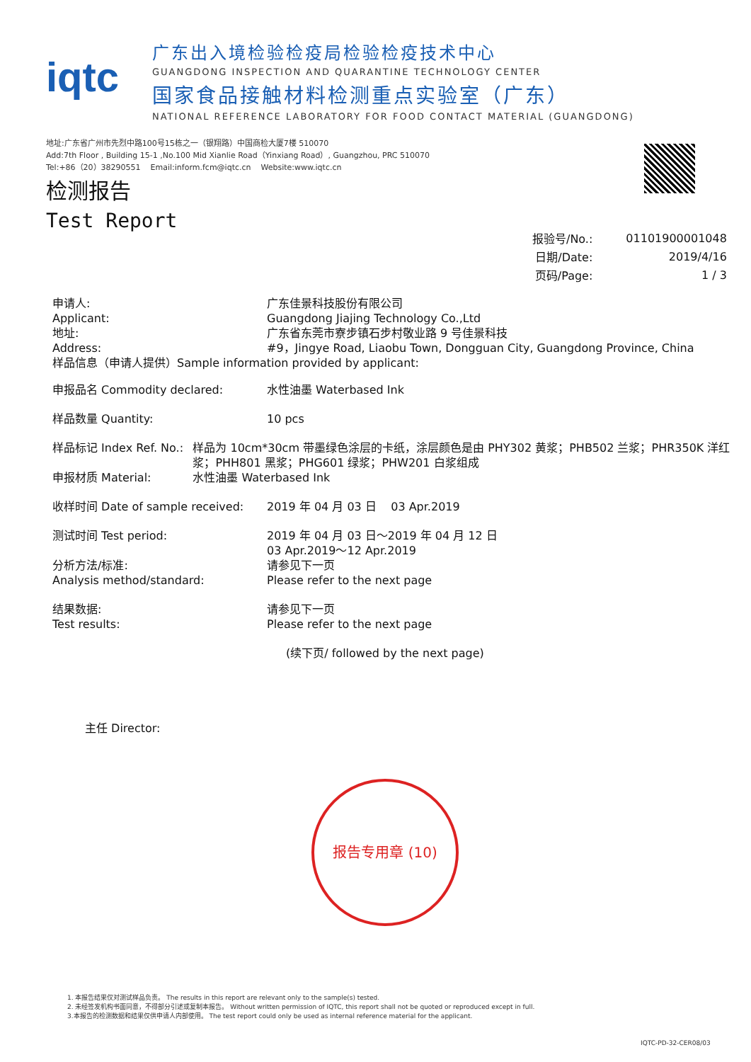iqtc
广东出入境检验检疫局检验检疫技术中心
GUANGDONG INSPECTION AND QUARANTINE TECHNOLOGY CENTER
国家食品接触材料检测重点实验室（广东）
NATIONAL REFERENCE LABORATORY FOR FOOD CONTACT MATERIAL (GUANGDONG)
地址:广东省广州市先烈中路100号15栋之一（银翔路）中国商检大厦7楼 510070
Add:7th Floor , Building 15-1 ,No.100 Mid Xianlie Road（Yinxiang Road）, Guangzhou, PRC 510070
Tel:+86（20）38290551 Email:inform.fcm@iqtc.cn Website:www.iqtc.cn
检测报告
Test Report
| 报验号/No.: | 01101900001048 |
| 日期/Date: | 2019/4/16 |
| 页码/Page: | 1 / 3 |
申请人:
Applicant:
地址:
Address:
广东佳景科技股份有限公司
Guangdong Jiajing Technology Co.,Ltd
广东省东莞市寮步镇石步村敬业路 9 号佳景科技
#9，Jingye Road, Liaobu Town, Dongguan City, Guangdong Province, China
样品信息（申请人提供）Sample information provided by applicant:
申报品名 Commodity declared: 水性油墨 Waterbased Ink
样品数量 Quantity: 10 pcs
样品标记 Index Ref. No.:
申报材质 Material:
样品为 10cm*30cm 带墨绿色涂层的卡纸，涂层颜色是由 PHY302 黄浆；PHB502 兰浆；PHR350K 洋红浆；PHH801 黑浆；PHG601 绿浆；PHW201 白浆组成
水性油墨 Waterbased Ink
收样时间 Date of sample received:
2019 年 04 月 03 日 03 Apr.2019
测试时间 Test period:
分析方法/标准:
Analysis method/standard:
2019 年 04 月 03 日～2019 年 04 月 12 日
03 Apr.2019～12 Apr.2019
请参见下一页
Please refer to the next page
结果数据:
Test results:
请参见下一页
Please refer to the next page
(续下页/ followed by the next page)
主任 Director:
报告专用章 (10)
1. 本报告结果仅对测试样品负责。 The results in this report are relevant only to the sample(s) tested.
2. 未经签发机构书面同意，不得部分引述或复制本报告。 Without written permission of IQTC, this report shall not be quoted or reproduced except in full.
3.本报告的检测数据和结果仅供申请人内部使用。 The test report could only be used as internal reference material for the applicant.
IQTC-PD-32-CER08/03